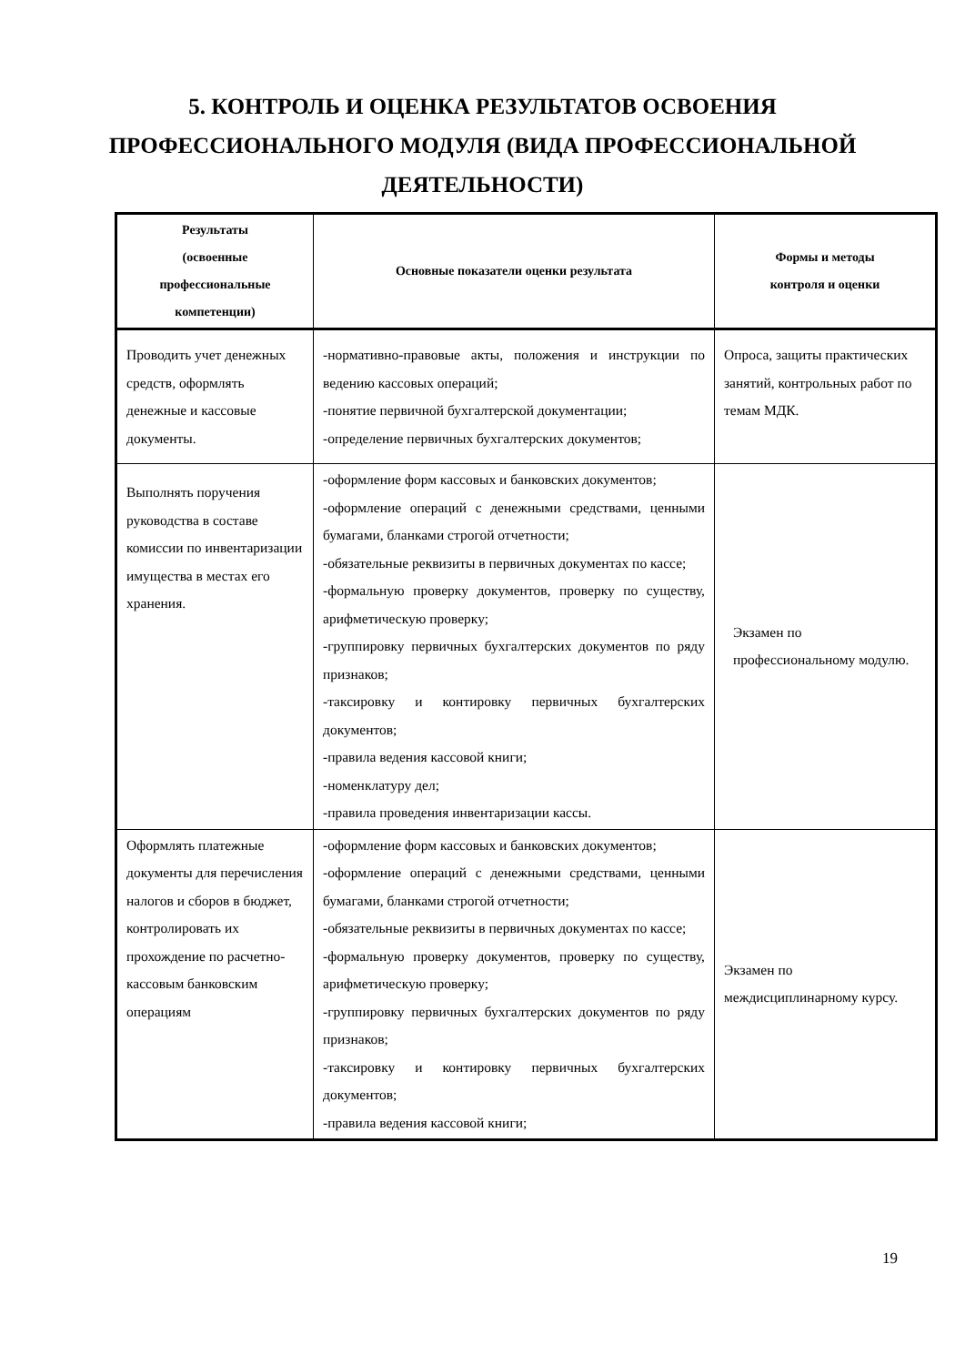5. КОНТРОЛЬ И ОЦЕНКА РЕЗУЛЬТАТОВ ОСВОЕНИЯ
ПРОФЕССИОНАЛЬНОГО МОДУЛЯ (ВИДА ПРОФЕССИОНАЛЬНОЙ
ДЕЯТЕЛЬНОСТИ)
| Результаты (освоенные профессиональные компетенции) | Основные показатели оценки результата | Формы и методы контроля и оценки |
| --- | --- | --- |
| Проводить учет денежных средств, оформлять денежные и кассовые документы. | -нормативно-правовые акты, положения и инструкции по ведению кассовых операций; -понятие первичной бухгалтерской документации; -определение первичных бухгалтерских документов; | Опроса, защиты практических занятий, контрольных работ по темам МДК. |
| Выполнять поручения руководства в составе комиссии по инвентаризации имущества в местах его хранения. | -оформление форм кассовых и банковских документов; -оформление операций с денежными средствами, ценными бумагами, бланками строгой отчетности; -обязательные реквизиты в первичных документах по кассе; -формальную проверку документов, проверку по существу, арифметическую проверку; -группировку первичных бухгалтерских документов по ряду признаков; -таксировку и контировку первичных бухгалтерских документов; -правила ведения кассовой книги; -номенклатуру дел; -правила проведения инвентаризации кассы. | Экзамен по профессиональному модулю. |
| Оформлять платежные документы для перечисления налогов и сборов в бюджет, контролировать их прохождение по расчетно-кассовым банковским операциям | -оформление форм кассовых и банковских документов; -оформление операций с денежными средствами, ценными бумагами, бланками строгой отчетности; -обязательные реквизиты в первичных документах по кассе; -формальную проверку документов, проверку по существу, арифметическую проверку; -группировку первичных бухгалтерских документов по ряду признаков; -таксировку и контировку первичных бухгалтерских документов; -правила ведения кассовой книги; | Экзамен по междисциплинарному курсу. |
19